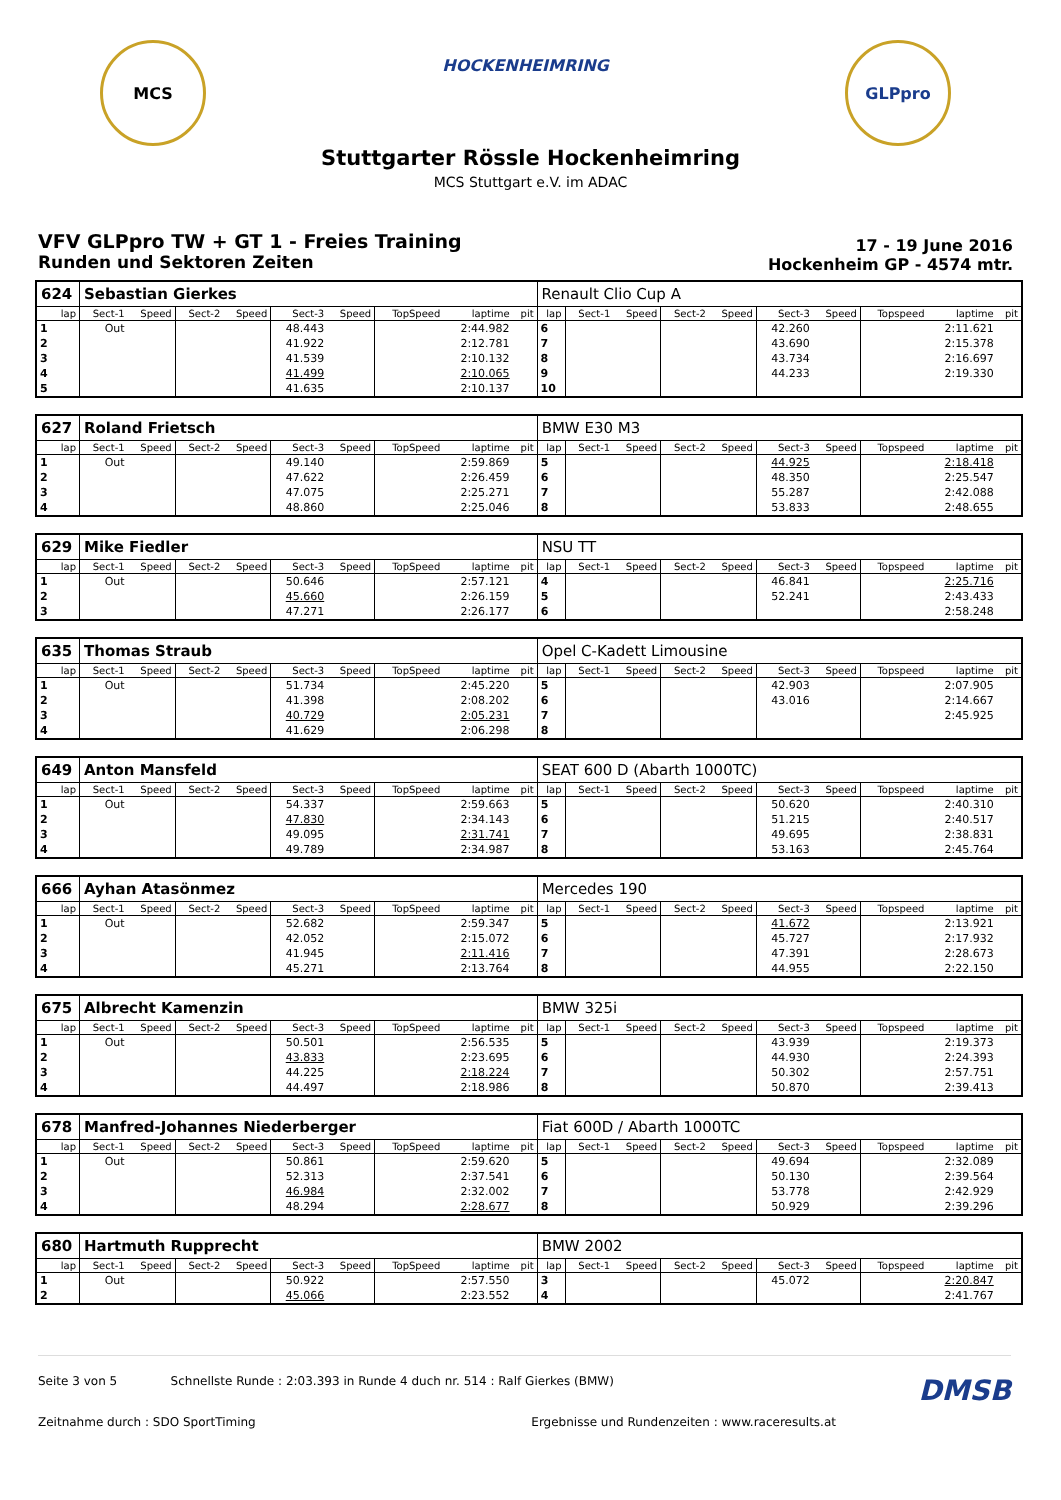MCS
HOCKENHEIMRING
GLPpro
Stuttgarter Rössle Hockenheimring
MCS Stuttgart e.V. im ADAC
VFV GLPpro TW + GT 1 - Freies Training
Runden und Sektoren Zeiten
17 - 19 June 2016
Hockenheim GP - 4574 mtr.
| 624 | Sebastian Gierkes | | | | | | | | | Renault Clio Cup A | | | | | | | | | |
| lap | Sect-1 | Speed | Sect-2 | Speed | Sect-3 | Speed | TopSpeed | laptime | pit | lap | Sect-1 | Speed | Sect-2 | Speed | Sect-3 | Speed | Topspeed | laptime | pit |
| 1 | Out | | | | 48.443 | | | 2:44.982 | | 6 | | | | | 42.260 | | | 2:11.621 | |
| 2 | | | | | 41.922 | | | 2:12.781 | | 7 | | | | | 43.690 | | | 2:15.378 | |
| 3 | | | | | 41.539 | | | 2:10.132 | | 8 | | | | | 43.734 | | | 2:16.697 | |
| 4 | | | | | 41.499 | | | 2:10.065 | | 9 | | | | | 44.233 | | | 2:19.330 | |
| 5 | | | | | 41.635 | | | 2:10.137 | | 10 | | | | | | | | | |
| 627 | Roland Frietsch | | | | | | | | | BMW E30 M3 | | | | | | | | | |
| lap | Sect-1 | Speed | Sect-2 | Speed | Sect-3 | Speed | TopSpeed | laptime | pit | lap | Sect-1 | Speed | Sect-2 | Speed | Sect-3 | Speed | Topspeed | laptime | pit |
| 1 | Out | | | | 49.140 | | | 2:59.869 | | 5 | | | | | 44.925 | | | 2:18.418 | |
| 2 | | | | | 47.622 | | | 2:26.459 | | 6 | | | | | 48.350 | | | 2:25.547 | |
| 3 | | | | | 47.075 | | | 2:25.271 | | 7 | | | | | 55.287 | | | 2:42.088 | |
| 4 | | | | | 48.860 | | | 2:25.046 | | 8 | | | | | 53.833 | | | 2:48.655 | |
| 629 | Mike Fiedler | | | | | | | | | NSU TT | | | | | | | | | |
| lap | Sect-1 | Speed | Sect-2 | Speed | Sect-3 | Speed | TopSpeed | laptime | pit | lap | Sect-1 | Speed | Sect-2 | Speed | Sect-3 | Speed | Topspeed | laptime | pit |
| 1 | Out | | | | 50.646 | | | 2:57.121 | | 4 | | | | | 46.841 | | | 2:25.716 | |
| 2 | | | | | 45.660 | | | 2:26.159 | | 5 | | | | | 52.241 | | | 2:43.433 | |
| 3 | | | | | 47.271 | | | 2:26.177 | | 6 | | | | | | | | 2:58.248 | |
| 635 | Thomas Straub | | | | | | | | | Opel C-Kadett Limousine | | | | | | | | | |
| lap | Sect-1 | Speed | Sect-2 | Speed | Sect-3 | Speed | TopSpeed | laptime | pit | lap | Sect-1 | Speed | Sect-2 | Speed | Sect-3 | Speed | Topspeed | laptime | pit |
| 1 | Out | | | | 51.734 | | | 2:45.220 | | 5 | | | | | 42.903 | | | 2:07.905 | |
| 2 | | | | | 41.398 | | | 2:08.202 | | 6 | | | | | 43.016 | | | 2:14.667 | |
| 3 | | | | | 40.729 | | | 2:05.231 | | 7 | | | | | | | | 2:45.925 | |
| 4 | | | | | 41.629 | | | 2:06.298 | | 8 | | | | | | | | | |
| 649 | Anton Mansfeld | | | | | | | | | SEAT 600 D (Abarth 1000TC) | | | | | | | | | |
| lap | Sect-1 | Speed | Sect-2 | Speed | Sect-3 | Speed | TopSpeed | laptime | pit | lap | Sect-1 | Speed | Sect-2 | Speed | Sect-3 | Speed | Topspeed | laptime | pit |
| 1 | Out | | | | 54.337 | | | 2:59.663 | | 5 | | | | | 50.620 | | | 2:40.310 | |
| 2 | | | | | 47.830 | | | 2:34.143 | | 6 | | | | | 51.215 | | | 2:40.517 | |
| 3 | | | | | 49.095 | | | 2:31.741 | | 7 | | | | | 49.695 | | | 2:38.831 | |
| 4 | | | | | 49.789 | | | 2:34.987 | | 8 | | | | | 53.163 | | | 2:45.764 | |
| 666 | Ayhan Atasönmez | | | | | | | | | Mercedes 190 | | | | | | | | | |
| lap | Sect-1 | Speed | Sect-2 | Speed | Sect-3 | Speed | TopSpeed | laptime | pit | lap | Sect-1 | Speed | Sect-2 | Speed | Sect-3 | Speed | Topspeed | laptime | pit |
| 1 | Out | | | | 52.682 | | | 2:59.347 | | 5 | | | | | 41.672 | | | 2:13.921 | |
| 2 | | | | | 42.052 | | | 2:15.072 | | 6 | | | | | 45.727 | | | 2:17.932 | |
| 3 | | | | | 41.945 | | | 2:11.416 | | 7 | | | | | 47.391 | | | 2:28.673 | |
| 4 | | | | | 45.271 | | | 2:13.764 | | 8 | | | | | 44.955 | | | 2:22.150 | |
| 675 | Albrecht Kamenzin | | | | | | | | | BMW 325i | | | | | | | | | |
| lap | Sect-1 | Speed | Sect-2 | Speed | Sect-3 | Speed | TopSpeed | laptime | pit | lap | Sect-1 | Speed | Sect-2 | Speed | Sect-3 | Speed | Topspeed | laptime | pit |
| 1 | Out | | | | 50.501 | | | 2:56.535 | | 5 | | | | | 43.939 | | | 2:19.373 | |
| 2 | | | | | 43.833 | | | 2:23.695 | | 6 | | | | | 44.930 | | | 2:24.393 | |
| 3 | | | | | 44.225 | | | 2:18.224 | | 7 | | | | | 50.302 | | | 2:57.751 | |
| 4 | | | | | 44.497 | | | 2:18.986 | | 8 | | | | | 50.870 | | | 2:39.413 | |
| 678 | Manfred-Johannes Niederberger | | | | | | | | | Fiat 600D / Abarth 1000TC | | | | | | | | | |
| lap | Sect-1 | Speed | Sect-2 | Speed | Sect-3 | Speed | TopSpeed | laptime | pit | lap | Sect-1 | Speed | Sect-2 | Speed | Sect-3 | Speed | Topspeed | laptime | pit |
| 1 | Out | | | | 50.861 | | | 2:59.620 | | 5 | | | | | 49.694 | | | 2:32.089 | |
| 2 | | | | | 52.313 | | | 2:37.541 | | 6 | | | | | 50.130 | | | 2:39.564 | |
| 3 | | | | | 46.984 | | | 2:32.002 | | 7 | | | | | 53.778 | | | 2:42.929 | |
| 4 | | | | | 48.294 | | | 2:28.677 | | 8 | | | | | 50.929 | | | 2:39.296 | |
| 680 | Hartmuth Rupprecht | | | | | | | | | BMW 2002 | | | | | | | | | |
| lap | Sect-1 | Speed | Sect-2 | Speed | Sect-3 | Speed | TopSpeed | laptime | pit | lap | Sect-1 | Speed | Sect-2 | Speed | Sect-3 | Speed | Topspeed | laptime | pit |
| 1 | Out | | | | 50.922 | | | 2:57.550 | | 3 | | | | | 45.072 | | | 2:20.847 | |
| 2 | | | | | 45.066 | | | 2:23.552 | | 4 | | | | | | | | 2:41.767 | |
Seite 3 von 5 Schnellste Runde : 2:03.393 in Runde 4 duch nr. 514 : Ralf Gierkes (BMW)
DMSB
Zeitnahme durch : SDO SportTiming Ergebnisse und Rundenzeiten : www.raceresults.at